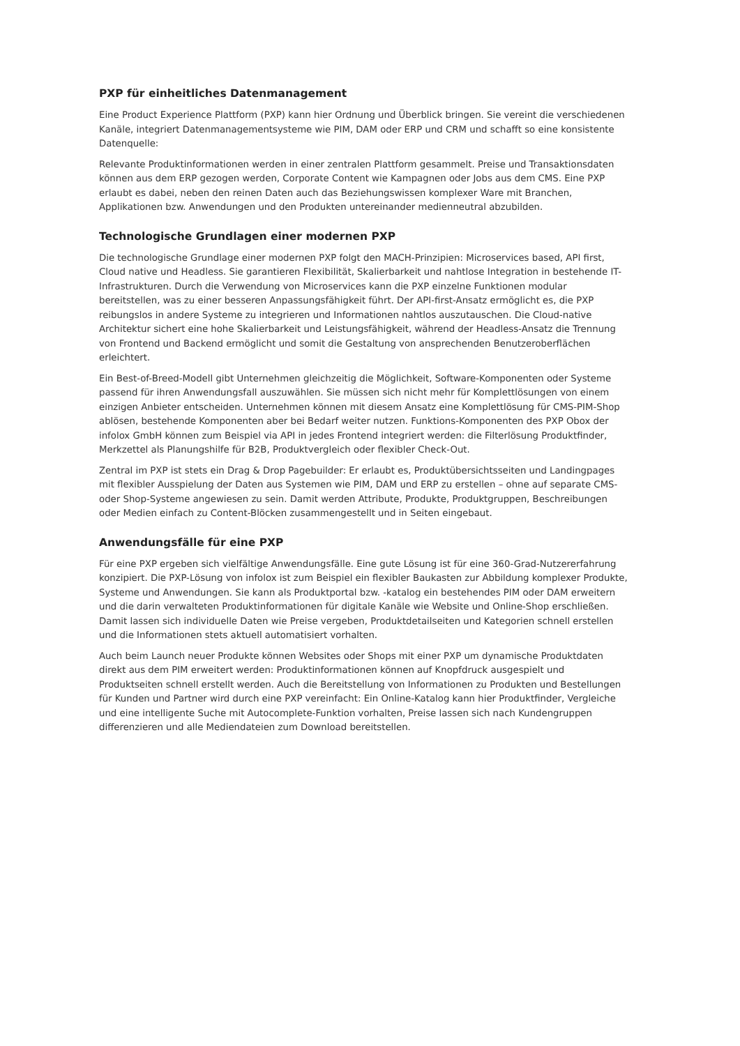PXP für einheitliches Datenmanagement
Eine Product Experience Plattform (PXP) kann hier Ordnung und Überblick bringen. Sie vereint die verschiedenen Kanäle, integriert Datenmanagementsysteme wie PIM, DAM oder ERP und CRM und schafft so eine konsistente Datenquelle:
Relevante Produktinformationen werden in einer zentralen Plattform gesammelt. Preise und Transaktionsdaten können aus dem ERP gezogen werden, Corporate Content wie Kampagnen oder Jobs aus dem CMS. Eine PXP erlaubt es dabei, neben den reinen Daten auch das Beziehungswissen komplexer Ware mit Branchen, Applikationen bzw. Anwendungen und den Produkten untereinander medienneutral abzubilden.
Technologische Grundlagen einer modernen PXP
Die technologische Grundlage einer modernen PXP folgt den MACH-Prinzipien: Microservices based, API first, Cloud native und Headless. Sie garantieren Flexibilität, Skalierbarkeit und nahtlose Integration in bestehende IT-Infrastrukturen. Durch die Verwendung von Microservices kann die PXP einzelne Funktionen modular bereitstellen, was zu einer besseren Anpassungsfähigkeit führt. Der API-first-Ansatz ermöglicht es, die PXP reibungslos in andere Systeme zu integrieren und Informationen nahtlos auszutauschen. Die Cloud-native Architektur sichert eine hohe Skalierbarkeit und Leistungsfähigkeit, während der Headless-Ansatz die Trennung von Frontend und Backend ermöglicht und somit die Gestaltung von ansprechenden Benutzeroberflächen erleichtert.
Ein Best-of-Breed-Modell gibt Unternehmen gleichzeitig die Möglichkeit, Software-Komponenten oder Systeme passend für ihren Anwendungsfall auszuwählen. Sie müssen sich nicht mehr für Komplettlösungen von einem einzigen Anbieter entscheiden. Unternehmen können mit diesem Ansatz eine Komplettlösung für CMS-PIM-Shop ablösen, bestehende Komponenten aber bei Bedarf weiter nutzen. Funktions-Komponenten des PXP Obox der infolox GmbH können zum Beispiel via API in jedes Frontend integriert werden: die Filterlösung Produktfinder, Merkzettel als Planungshilfe für B2B, Produktvergleich oder flexibler Check-Out.
Zentral im PXP ist stets ein Drag & Drop Pagebuilder: Er erlaubt es, Produktübersichtsseiten und Landingpages mit flexibler Ausspielung der Daten aus Systemen wie PIM, DAM und ERP zu erstellen – ohne auf separate CMS- oder Shop-Systeme angewiesen zu sein. Damit werden Attribute, Produkte, Produktgruppen, Beschreibungen oder Medien einfach zu Content-Blöcken zusammengestellt und in Seiten eingebaut.
Anwendungsfälle für eine PXP
Für eine PXP ergeben sich vielfältige Anwendungsfälle. Eine gute Lösung ist für eine 360-Grad-Nutzererfahrung konzipiert. Die PXP-Lösung von infolox ist zum Beispiel ein flexibler Baukasten zur Abbildung komplexer Produkte, Systeme und Anwendungen. Sie kann als Produktportal bzw. -katalog ein bestehendes PIM oder DAM erweitern und die darin verwalteten Produktinformationen für digitale Kanäle wie Website und Online-Shop erschließen. Damit lassen sich individuelle Daten wie Preise vergeben, Produktdetailseiten und Kategorien schnell erstellen und die Informationen stets aktuell automatisiert vorhalten.
Auch beim Launch neuer Produkte können Websites oder Shops mit einer PXP um dynamische Produktdaten direkt aus dem PIM erweitert werden: Produktinformationen können auf Knopfdruck ausgespielt und Produktseiten schnell erstellt werden. Auch die Bereitstellung von Informationen zu Produkten und Bestellungen für Kunden und Partner wird durch eine PXP vereinfacht: Ein Online-Katalog kann hier Produktfinder, Vergleiche und eine intelligente Suche mit Autocomplete-Funktion vorhalten, Preise lassen sich nach Kundengruppen differenzieren und alle Mediendateien zum Download bereitstellen.